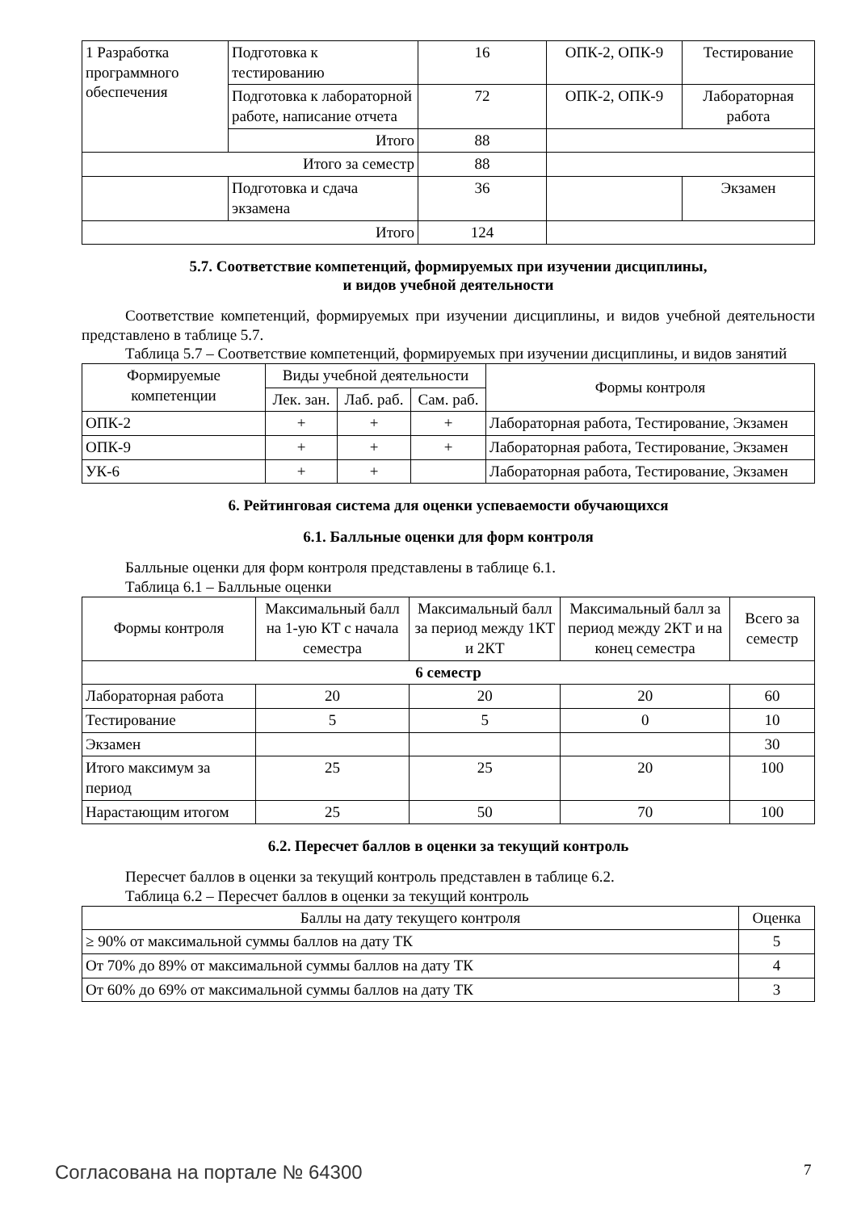| 1 Разработка программного обеспечения | Подготовка к тестированию | 16 | ОПК-2, ОПК-9 | Тестирование |
| | Подготовка к лабораторной работе, написание отчета | 72 | ОПК-2, ОПК-9 | Лабораторная работа |
| | Итого | 88 | | |
| Итого за семестр | | 88 | | |
| | Подготовка и сдача экзамена | 36 | | Экзамен |
| Итого | | 124 | | |
5.7. Соответствие компетенций, формируемых при изучении дисциплины,
и видов учебной деятельности
Соответствие компетенций, формируемых при изучении дисциплины, и видов учебной деятельности представлено в таблице 5.7.
Таблица 5.7 – Соответствие компетенций, формируемых при изучении дисциплины, и видов занятий
| Формируемые компетенции | Виды учебной деятельности | | | Формы контроля |
| --- | --- | --- | --- | --- |
| | Лек. зан. | Лаб. раб. | Сам. раб. | |
| ОПК-2 | + | + | + | Лабораторная работа, Тестирование, Экзамен |
| ОПК-9 | + | + | + | Лабораторная работа, Тестирование, Экзамен |
| УК-6 | + | + | | Лабораторная работа, Тестирование, Экзамен |
6. Рейтинговая система для оценки успеваемости обучающихся
6.1. Балльные оценки для форм контроля
Балльные оценки для форм контроля представлены в таблице 6.1.
Таблица 6.1 – Балльные оценки
| Формы контроля | Максимальный балл на 1-ую КТ с начала семестра | Максимальный балл за период между 1КТ и 2КТ | Максимальный балл за период между 2КТ и на конец семестра | Всего за семестр |
| --- | --- | --- | --- | --- |
| 6 семестр | | | | |
| Лабораторная работа | 20 | 20 | 20 | 60 |
| Тестирование | 5 | 5 | 0 | 10 |
| Экзамен | | | | 30 |
| Итого максимум за период | 25 | 25 | 20 | 100 |
| Нарастающим итогом | 25 | 50 | 70 | 100 |
6.2. Пересчет баллов в оценки за текущий контроль
Пересчет баллов в оценки за текущий контроль представлен в таблице 6.2.
Таблица 6.2 – Пересчет баллов в оценки за текущий контроль
| Баллы на дату текущего контроля | Оценка |
| --- | --- |
| ≥ 90% от максимальной суммы баллов на дату ТК | 5 |
| От 70% до 89% от максимальной суммы баллов на дату ТК | 4 |
| От 60% до 69% от максимальной суммы баллов на дату ТК | 3 |
Согласована на портале № 64300 7